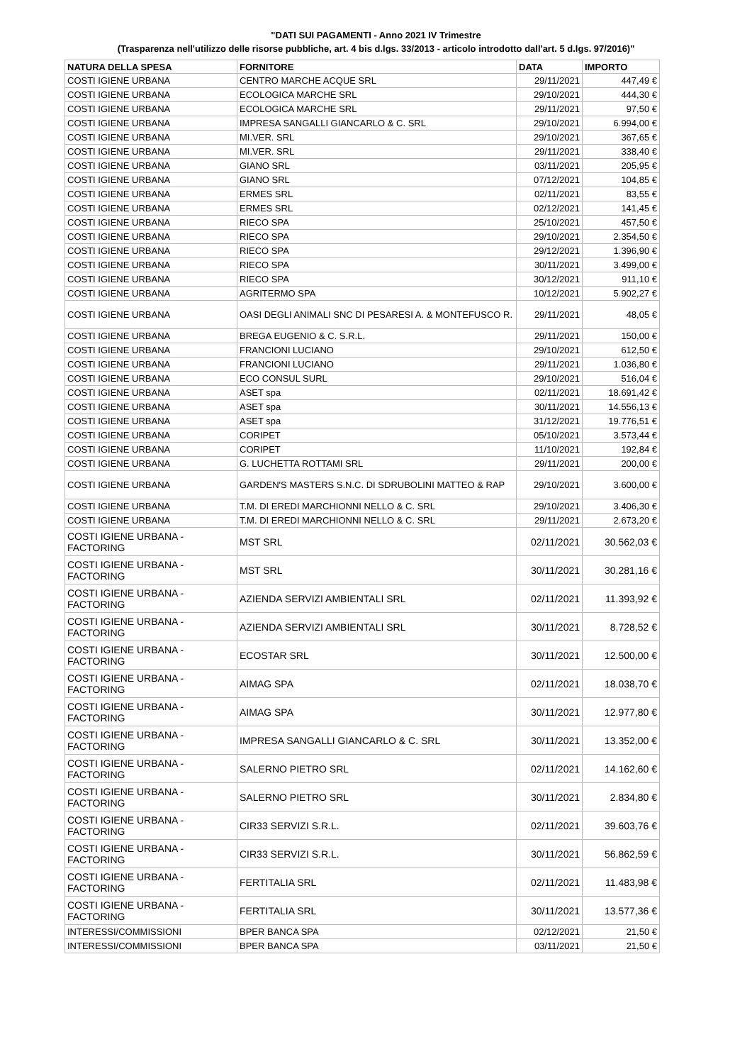"DATI SUI PAGAMENTI - Anno 2021 IV Trimestre
(Trasparenza nell'utilizzo delle risorse pubbliche, art. 4 bis d.lgs. 33/2013 - articolo introdotto dall'art. 5 d.lgs. 97/2016)"
| NATURA DELLA SPESA | FORNITORE | DATA | IMPORTO |
| --- | --- | --- | --- |
| COSTI IGIENE URBANA | CENTRO MARCHE ACQUE SRL | 29/11/2021 | 447,49 € |
| COSTI IGIENE URBANA | ECOLOGICA MARCHE SRL | 29/10/2021 | 444,30 € |
| COSTI IGIENE URBANA | ECOLOGICA MARCHE SRL | 29/11/2021 | 97,50 € |
| COSTI IGIENE URBANA | IMPRESA SANGALLI GIANCARLO & C. SRL | 29/10/2021 | 6.994,00 € |
| COSTI IGIENE URBANA | MI.VER. SRL | 29/10/2021 | 367,65 € |
| COSTI IGIENE URBANA | MI.VER. SRL | 29/11/2021 | 338,40 € |
| COSTI IGIENE URBANA | GIANO SRL | 03/11/2021 | 205,95 € |
| COSTI IGIENE URBANA | GIANO SRL | 07/12/2021 | 104,85 € |
| COSTI IGIENE URBANA | ERMES SRL | 02/11/2021 | 83,55 € |
| COSTI IGIENE URBANA | ERMES SRL | 02/12/2021 | 141,45 € |
| COSTI IGIENE URBANA | RIECO SPA | 25/10/2021 | 457,50 € |
| COSTI IGIENE URBANA | RIECO SPA | 29/10/2021 | 2.354,50 € |
| COSTI IGIENE URBANA | RIECO SPA | 29/12/2021 | 1.396,90 € |
| COSTI IGIENE URBANA | RIECO SPA | 30/11/2021 | 3.499,00 € |
| COSTI IGIENE URBANA | RIECO SPA | 30/12/2021 | 911,10 € |
| COSTI IGIENE URBANA | AGRITERMO SPA | 10/12/2021 | 5.902,27 € |
| COSTI IGIENE URBANA | OASI DEGLI ANIMALI SNC DI PESARESI A. & MONTEFUSCO R. | 29/11/2021 | 48,05 € |
| COSTI IGIENE URBANA | BREGA EUGENIO & C. S.R.L. | 29/11/2021 | 150,00 € |
| COSTI IGIENE URBANA | FRANCIONI LUCIANO | 29/10/2021 | 612,50 € |
| COSTI IGIENE URBANA | FRANCIONI LUCIANO | 29/11/2021 | 1.036,80 € |
| COSTI IGIENE URBANA | ECO CONSUL SURL | 29/10/2021 | 516,04 € |
| COSTI IGIENE URBANA | ASET spa | 02/11/2021 | 18.691,42 € |
| COSTI IGIENE URBANA | ASET spa | 30/11/2021 | 14.556,13 € |
| COSTI IGIENE URBANA | ASET spa | 31/12/2021 | 19.776,51 € |
| COSTI IGIENE URBANA | CORIPET | 05/10/2021 | 3.573,44 € |
| COSTI IGIENE URBANA | CORIPET | 11/10/2021 | 192,84 € |
| COSTI IGIENE URBANA | G. LUCHETTA ROTTAMI SRL | 29/11/2021 | 200,00 € |
| COSTI IGIENE URBANA | GARDEN'S MASTERS S.N.C. DI SDRUBOLINI MATTEO & RAP | 29/10/2021 | 3.600,00 € |
| COSTI IGIENE URBANA | T.M. DI EREDI MARCHIONNI NELLO & C. SRL | 29/10/2021 | 3.406,30 € |
| COSTI IGIENE URBANA | T.M. DI EREDI MARCHIONNI NELLO & C. SRL | 29/11/2021 | 2.673,20 € |
| COSTI IGIENE URBANA - FACTORING | MST SRL | 02/11/2021 | 30.562,03 € |
| COSTI IGIENE URBANA - FACTORING | MST SRL | 30/11/2021 | 30.281,16 € |
| COSTI IGIENE URBANA - FACTORING | AZIENDA SERVIZI AMBIENTALI SRL | 02/11/2021 | 11.393,92 € |
| COSTI IGIENE URBANA - FACTORING | AZIENDA SERVIZI AMBIENTALI SRL | 30/11/2021 | 8.728,52 € |
| COSTI IGIENE URBANA - FACTORING | ECOSTAR SRL | 30/11/2021 | 12.500,00 € |
| COSTI IGIENE URBANA - FACTORING | AIMAG SPA | 02/11/2021 | 18.038,70 € |
| COSTI IGIENE URBANA - FACTORING | AIMAG SPA | 30/11/2021 | 12.977,80 € |
| COSTI IGIENE URBANA - FACTORING | IMPRESA SANGALLI GIANCARLO & C. SRL | 30/11/2021 | 13.352,00 € |
| COSTI IGIENE URBANA - FACTORING | SALERNO PIETRO SRL | 02/11/2021 | 14.162,60 € |
| COSTI IGIENE URBANA - FACTORING | SALERNO PIETRO SRL | 30/11/2021 | 2.834,80 € |
| COSTI IGIENE URBANA - FACTORING | CIR33 SERVIZI S.R.L. | 02/11/2021 | 39.603,76 € |
| COSTI IGIENE URBANA - FACTORING | CIR33 SERVIZI S.R.L. | 30/11/2021 | 56.862,59 € |
| COSTI IGIENE URBANA - FACTORING | FERTITALIA SRL | 02/11/2021 | 11.483,98 € |
| COSTI IGIENE URBANA - FACTORING | FERTITALIA SRL | 30/11/2021 | 13.577,36 € |
| INTERESSI/COMMISSIONI | BPER BANCA SPA | 02/12/2021 | 21,50 € |
| INTERESSI/COMMISSIONI | BPER BANCA SPA | 03/11/2021 | 21,50 € |